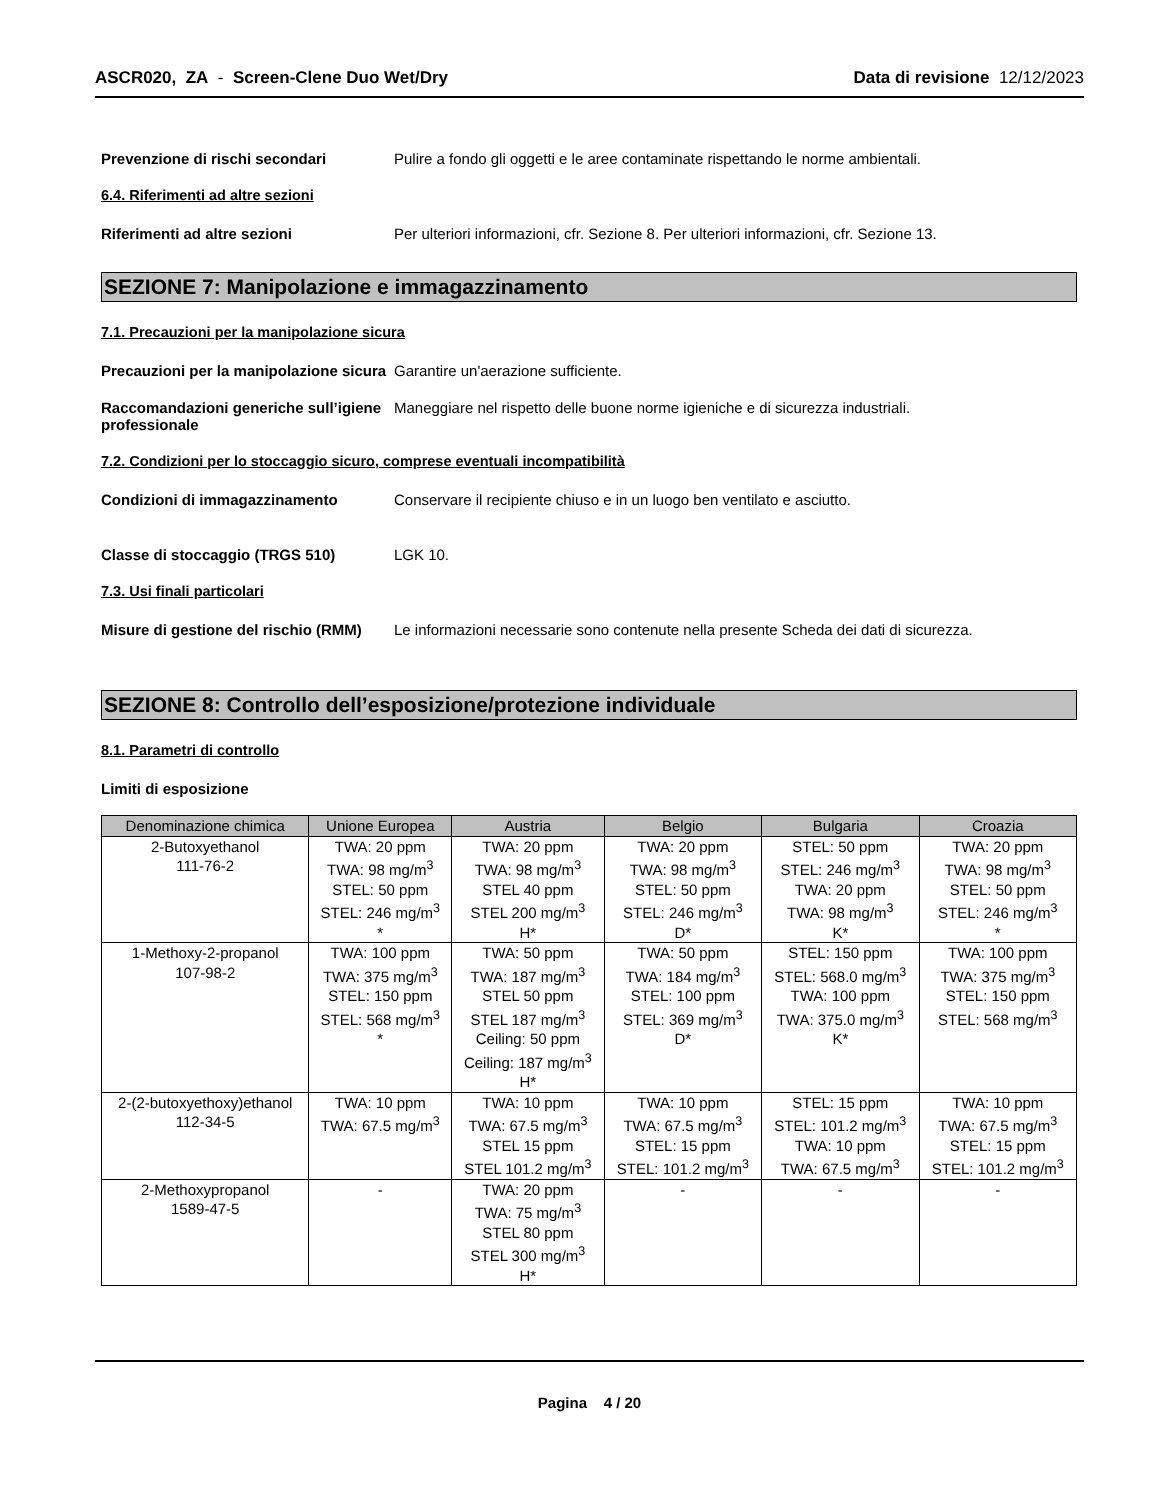ASCR020, ZA - Screen-Clene Duo Wet/Dry
Data di revisione 12/12/2023
Prevenzione di rischi secondari Pulire a fondo gli oggetti e le aree contaminate rispettando le norme ambientali.
6.4. Riferimenti ad altre sezioni
Riferimenti ad altre sezioni Per ulteriori informazioni, cfr. Sezione 8. Per ulteriori informazioni, cfr. Sezione 13.
SEZIONE 7: Manipolazione e immagazzinamento
7.1. Precauzioni per la manipolazione sicura
Precauzioni per la manipolazione sicura
Garantire un'aerazione sufficiente.
Raccomandazioni generiche sull’igiene professionale
Maneggiare nel rispetto delle buone norme igieniche e di sicurezza industriali.
7.2. Condizioni per lo stoccaggio sicuro, comprese eventuali incompatibilità
Condizioni di immagazzinamento Conservare il recipiente chiuso e in un luogo ben ventilato e asciutto.
Classe di stoccaggio (TRGS 510) LGK 10.
7.3. Usi finali particolari
Misure di gestione del rischio (RMM)
Le informazioni necessarie sono contenute nella presente Scheda dei dati di sicurezza.
SEZIONE 8: Controllo dell’esposizione/protezione individuale
8.1. Parametri di controllo
Limiti di esposizione
| Denominazione chimica | Unione Europea | Austria | Belgio | Bulgaria | Croazia |
| --- | --- | --- | --- | --- | --- |
| 2-Butoxyethanol 111-76-2 | TWA: 20 ppm TWA: 98 mg/m<sup>3</sup> STEL: 50 ppm STEL: 246 mg/m<sup>3</sup> * | TWA: 20 ppm TWA: 98 mg/m<sup>3</sup> STEL 40 ppm STEL 200 mg/m<sup>3</sup> H* | TWA: 20 ppm TWA: 98 mg/m<sup>3</sup> STEL: 50 ppm STEL: 246 mg/m<sup>3</sup> D* | STEL: 50 ppm STEL: 246 mg/m<sup>3</sup> TWA: 20 ppm TWA: 98 mg/m<sup>3</sup> K* | TWA: 20 ppm TWA: 98 mg/m<sup>3</sup> STEL: 50 ppm STEL: 246 mg/m<sup>3</sup> * |
| 1-Methoxy-2-propanol 107-98-2 | TWA: 100 ppm TWA: 375 mg/m<sup>3</sup> STEL: 150 ppm STEL: 568 mg/m<sup>3</sup> * | TWA: 50 ppm TWA: 187 mg/m<sup>3</sup> STEL 50 ppm STEL 187 mg/m<sup>3</sup> Ceiling: 50 ppm Ceiling: 187 mg/m<sup>3</sup> H* | TWA: 50 ppm TWA: 184 mg/m<sup>3</sup> STEL: 100 ppm STEL: 369 mg/m<sup>3</sup> D* | STEL: 150 ppm STEL: 568.0 mg/m<sup>3</sup> TWA: 100 ppm TWA: 375.0 mg/m<sup>3</sup> K* | TWA: 100 ppm TWA: 375 mg/m<sup>3</sup> STEL: 150 ppm STEL: 568 mg/m<sup>3</sup> |
| 2-(2-butoxyethoxy)ethanol 112-34-5 | TWA: 10 ppm TWA: 67.5 mg/m<sup>3</sup> | TWA: 10 ppm TWA: 67.5 mg/m<sup>3</sup> STEL 15 ppm STEL 101.2 mg/m<sup>3</sup> | TWA: 10 ppm TWA: 67.5 mg/m<sup>3</sup> STEL: 15 ppm STEL: 101.2 mg/m<sup>3</sup> | STEL: 15 ppm STEL: 101.2 mg/m<sup>3</sup> TWA: 10 ppm TWA: 67.5 mg/m<sup>3</sup> | TWA: 10 ppm TWA: 67.5 mg/m<sup>3</sup> STEL: 15 ppm STEL: 101.2 mg/m<sup>3</sup> |
| 2-Methoxypropanol 1589-47-5 | - | TWA: 20 ppm TWA: 75 mg/m<sup>3</sup> STEL 80 ppm STEL 300 mg/m<sup>3</sup> H* | - | - | - |
Pagina 4 / 20